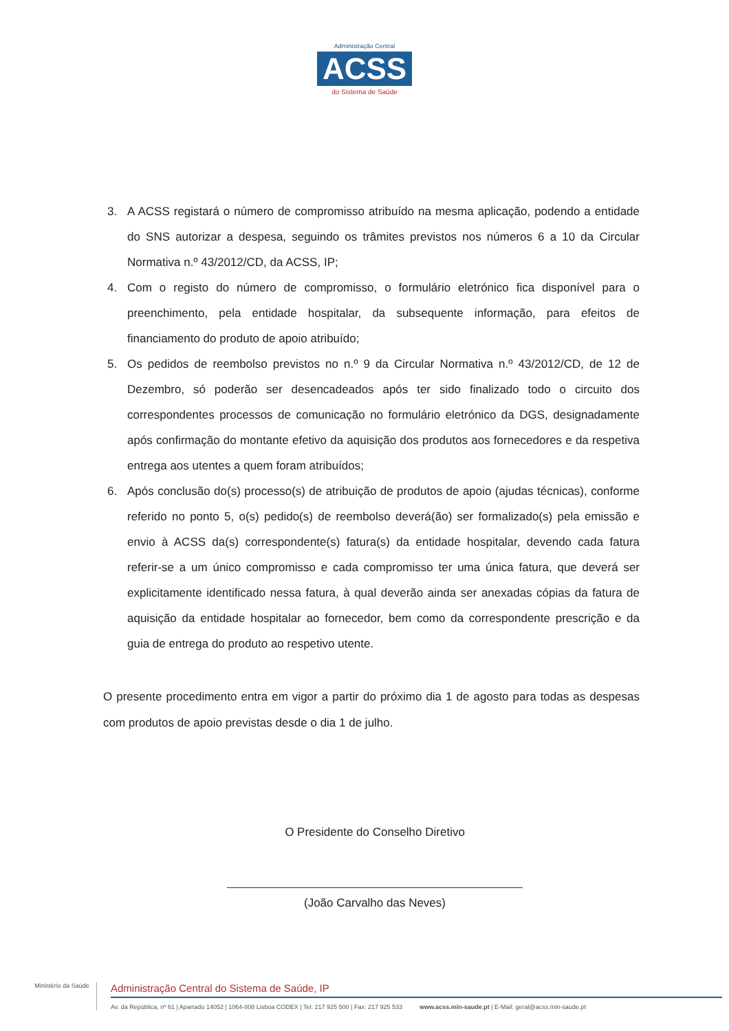Administração Central
ACSS
do Sistema de Saúde
3. A ACSS registará o número de compromisso atribuído na mesma aplicação, podendo a entidade do SNS autorizar a despesa, seguindo os trâmites previstos nos números 6 a 10 da Circular Normativa n.º 43/2012/CD, da ACSS, IP;
4. Com o registo do número de compromisso, o formulário eletrónico fica disponível para o preenchimento, pela entidade hospitalar, da subsequente informação, para efeitos de financiamento do produto de apoio atribuído;
5. Os pedidos de reembolso previstos no n.º 9 da Circular Normativa n.º 43/2012/CD, de 12 de Dezembro, só poderão ser desencadeados após ter sido finalizado todo o circuito dos correspondentes processos de comunicação no formulário eletrónico da DGS, designadamente após confirmação do montante efetivo da aquisição dos produtos aos fornecedores e da respetiva entrega aos utentes a quem foram atribuídos;
6. Após conclusão do(s) processo(s) de atribuição de produtos de apoio (ajudas técnicas), conforme referido no ponto 5, o(s) pedido(s) de reembolso deverá(ão) ser formalizado(s) pela emissão e envio à ACSS da(s) correspondente(s) fatura(s) da entidade hospitalar, devendo cada fatura referir-se a um único compromisso e cada compromisso ter uma única fatura, que deverá ser explicitamente identificado nessa fatura, à qual deverão ainda ser anexadas cópias da fatura de aquisição da entidade hospitalar ao fornecedor, bem como da correspondente prescrição e da guia de entrega do produto ao respetivo utente.
O presente procedimento entra em vigor a partir do próximo dia 1 de agosto para todas as despesas com produtos de apoio previstas desde o dia 1 de julho.
O Presidente do Conselho Diretivo
(João Carvalho das Neves)
Ministério da Saúde
Administração Central do Sistema de Saúde, IP
Av. da República, nº 61 | Apartado 14052 | 1064-808 Lisboa CODEX | Tel: 217 925 500 | Fax: 217 925 533 www.acss.min-saude.pt | E-Mail: geral@acss.min-saude.pt